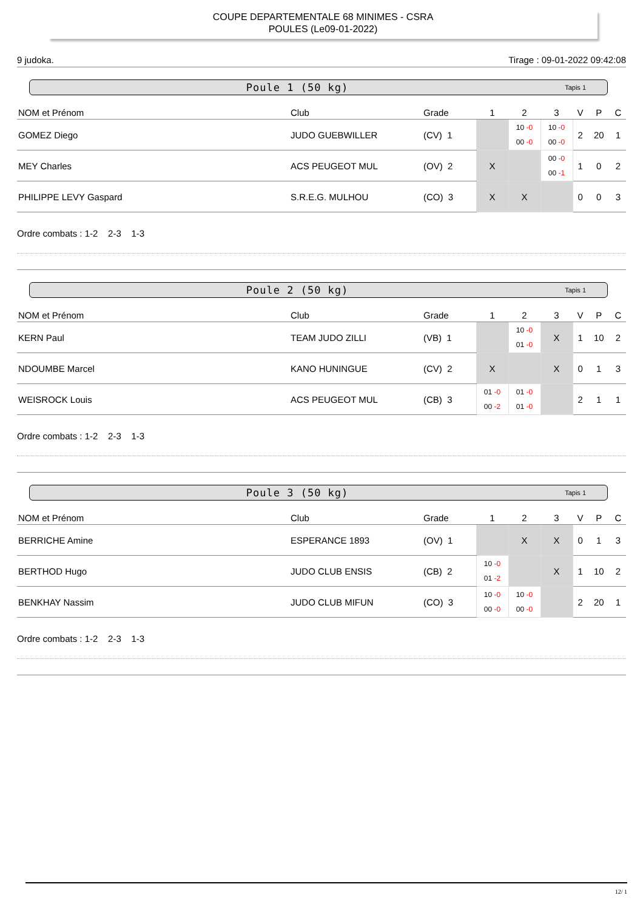COUPE DEPARTEMENTALE 68 MINIMES - CSRA
POULES (Le09-01-2022)
9 judoka. Tirage : 09-01-2022 09:42:08
Poule 1 (50 kg) Tapis 1
| NOM et Prénom | Club | Grade | 1 | 2 | 3 | V | P | C |
| --- | --- | --- | --- | --- | --- | --- | --- | --- |
| GOMEZ Diego | JUDO GUEBWILLER | (CV) 1 | | 10 -0 00 -0 | 10 -0 00 -0 | 2 | 20 | 1 |
| MEY Charles | ACS PEUGEOT MUL | (OV) 2 | X | | 00 -0 00 -1 | 1 | 0 | 2 |
| PHILIPPE LEVY Gaspard | S.R.E.G. MULHOU | (CO) 3 | X | X | | 0 | 0 | 3 |
Ordre combats : 1-2 2-3 1-3
Poule 2 (50 kg) Tapis 1
| NOM et Prénom | Club | Grade | 1 | 2 | 3 | V | P | C |
| --- | --- | --- | --- | --- | --- | --- | --- | --- |
| KERN Paul | TEAM JUDO ZILLI | (VB) 1 | | 10 -0 01 -0 | X | 1 | 10 | 2 |
| NDOUMBE Marcel | KANO HUNINGUE | (CV) 2 | X | | X | 0 | 1 | 3 |
| WEISROCK Louis | ACS PEUGEOT MUL | (CB) 3 | 01 -0 00 -2 | 01 -0 01 -0 | | 2 | 1 | 1 |
Ordre combats : 1-2 2-3 1-3
Poule 3 (50 kg) Tapis 1
| NOM et Prénom | Club | Grade | 1 | 2 | 3 | V | P | C |
| --- | --- | --- | --- | --- | --- | --- | --- | --- |
| BERRICHE Amine | ESPERANCE 1893 | (OV) 1 | | X | X | 0 | 1 | 3 |
| BERTHOD Hugo | JUDO CLUB ENSIS | (CB) 2 | 10 -0 01 -2 | | X | 1 | 10 | 2 |
| BENKHAY Nassim | JUDO CLUB MIFUN | (CO) 3 | 10 -0 00 -0 | 10 -0 00 -0 | | 2 | 20 | 1 |
Ordre combats : 1-2 2-3 1-3
12/ 1